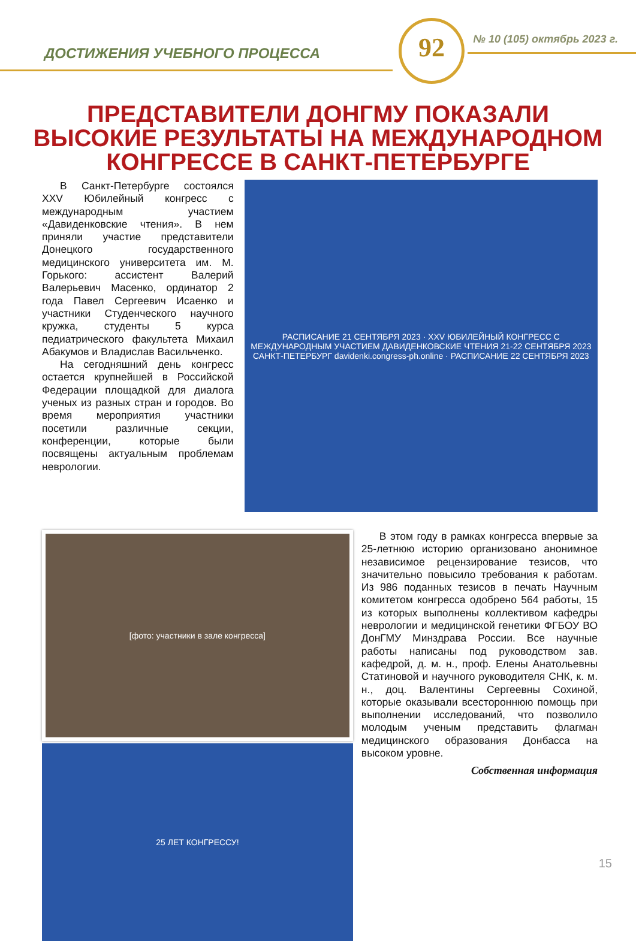92
ДОСТИЖЕНИЯ УЧЕБНОГО ПРОЦЕССА
№ 10 (105) октябрь 2023 г.
ПРЕДСТАВИТЕЛИ ДОНГМУ ПОКАЗАЛИ
ВЫСОКИЕ РЕЗУЛЬТАТЫ НА МЕЖДУНАРОДНОМ
КОНГРЕССЕ В САНКТ-ПЕТЕРБУРГЕ
В Санкт-Петербурге состоялся XXV Юбилейный конгресс с международным участием «Давиденковские чтения». В нем приняли участие представители Донецкого государственного медицинского университета им. М. Горького: ассистент Валерий Валерьевич Масенко, ординатор 2 года Павел Сергеевич Исаенко и участники Студенческого научного кружка, студенты 5 курса педиатрического факультета Михаил Абакумов и Владислав Васильченко.
На сегодняшний день конгресс остается крупнейшей в Российской Федерации площадкой для диалога ученых из разных стран и городов. Во время мероприятия участники посетили различные секции, конференции, которые были посвящены актуальным проблемам неврологии.
РАСПИСАНИЕ 21 СЕНТЯБРЯ 2023 · XXV ЮБИЛЕЙНЫЙ КОНГРЕСС С МЕЖДУНАРОДНЫМ УЧАСТИЕМ ДАВИДЕНКОВСКИЕ ЧТЕНИЯ 21-22 СЕНТЯБРЯ 2023 САНКТ-ПЕТЕРБУРГ davidenki.congress-ph.online · РАСПИСАНИЕ 22 СЕНТЯБРЯ 2023
[фото: участники в зале конгресса]
25 ЛЕТ КОНГРЕССУ!
В этом году в рамках конгресса впервые за 25-летнюю историю организовано анонимное независимое рецензирование тезисов, что значительно повысило требования к работам. Из 986 поданных тезисов в печать Научным комитетом конгресса одобрено 564 работы, 15 из которых выполнены коллективом кафедры неврологии и медицинской генетики ФГБОУ ВО ДонГМУ Минздрава России. Все научные работы написаны под руководством зав. кафедрой, д. м. н., проф. Елены Анатольевны Статиновой и научного руководителя СНК, к. м. н., доц. Валентины Сергеевны Сохиной, которые оказывали всестороннюю помощь при выполнении исследований, что позволило молодым ученым представить флагман медицинского образования Донбасса на высоком уровне.
Собственная информация
15